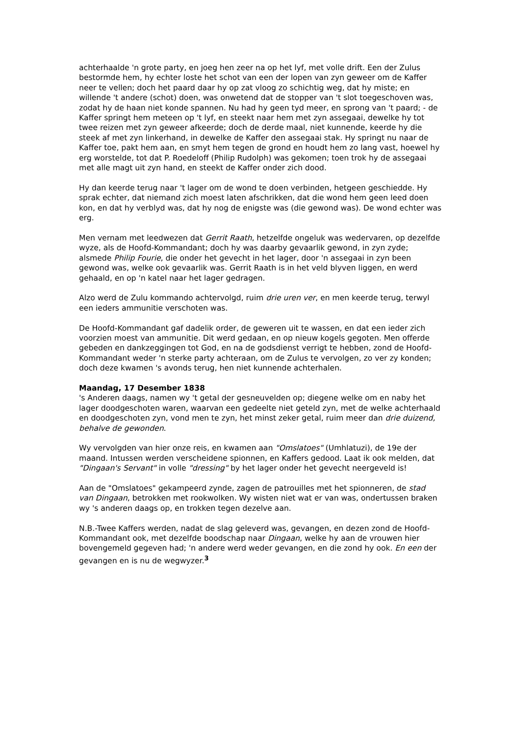achterhaalde 'n grote party, en joeg hen zeer na op het lyf, met volle drift. Een der Zulus bestormde hem, hy echter loste het schot van een der lopen van zyn geweer om de Kaffer neer te vellen; doch het paard daar hy op zat vloog zo schichtig weg, dat hy miste; en willende 't andere (schot) doen, was onwetend dat de stopper van 't slot toegeschoven was, zodat hy de haan niet konde spannen. Nu had hy geen tyd meer, en sprong van 't paard; - de Kaffer springt hem meteen op 't lyf, en steekt naar hem met zyn assegaai, dewelke hy tot twee reizen met zyn geweer afkeerde; doch de derde maal, niet kunnende, keerde hy die steek af met zyn linkerhand, in dewelke de Kaffer den assegaai stak. Hy springt nu naar de Kaffer toe, pakt hem aan, en smyt hem tegen de grond en houdt hem zo lang vast, hoewel hy erg worstelde, tot dat P. Roedeloff (Philip Rudolph) was gekomen; toen trok hy de assegaai met alle magt uit zyn hand, en steekt de Kaffer onder zich dood.
Hy dan keerde terug naar 't lager om de wond te doen verbinden, hetgeen geschiedde. Hy sprak echter, dat niemand zich moest laten afschrikken, dat die wond hem geen leed doen kon, en dat hy verblyd was, dat hy nog de enigste was (die gewond was). De wond echter was erg.
Men vernam met leedwezen dat Gerrit Raath, hetzelfde ongeluk was wedervaren, op dezelfde wyze, als de Hoofd-Kommandant; doch hy was daarby gevaarlik gewond, in zyn zyde; alsmede Philip Fourie, die onder het gevecht in het lager, door 'n assegaai in zyn been gewond was, welke ook gevaarlik was. Gerrit Raath is in het veld blyven liggen, en werd gehaald, en op 'n katel naar het lager gedragen.
Alzo werd de Zulu kommando achtervolgd, ruim drie uren ver, en men keerde terug, terwyl een ieders ammunitie verschoten was.
De Hoofd-Kommandant gaf dadelik order, de geweren uit te wassen, en dat een ieder zich voorzien moest van ammunitie. Dit werd gedaan, en op nieuw kogels gegoten. Men offerde gebeden en dankzeggingen tot God, en na de godsdienst verrigt te hebben, zond de Hoofd-Kommandant weder 'n sterke party achteraan, om de Zulus te vervolgen, zo ver zy konden; doch deze kwamen 's avonds terug, hen niet kunnende achterhalen.
Maandag, 17 Desember 1838
's Anderen daags, namen wy 't getal der gesneuvelden op; diegene welke om en naby het lager doodgeschoten waren, waarvan een gedeelte niet geteld zyn, met de welke achterhaald en doodgeschoten zyn, vond men te zyn, het minst zeker getal, ruim meer dan drie duizend, behalve de gewonden.
Wy vervolgden van hier onze reis, en kwamen aan "Omslatoes" (Umhlatuzi), de 19e der maand. Intussen werden verscheidene spionnen, en Kaffers gedood. Laat ik ook melden, dat "Dingaan's Servant" in volle "dressing" by het lager onder het gevecht neergeveld is!
Aan de "Omslatoes" gekampeerd zynde, zagen de patrouilles met het spionneren, de stad van Dingaan, betrokken met rookwolken. Wy wisten niet wat er van was, ondertussen braken wy 's anderen daags op, en trokken tegen dezelve aan.
N.B.-Twee Kaffers werden, nadat de slag geleverd was, gevangen, en dezen zond de Hoofd-Kommandant ook, met dezelfde boodschap naar Dingaan, welke hy aan de vrouwen hier bovengemeld gegeven had; 'n andere werd weder gevangen, en die zond hy ook. En een der gevangen en is nu de wegwyzer.<sup>3</sup>